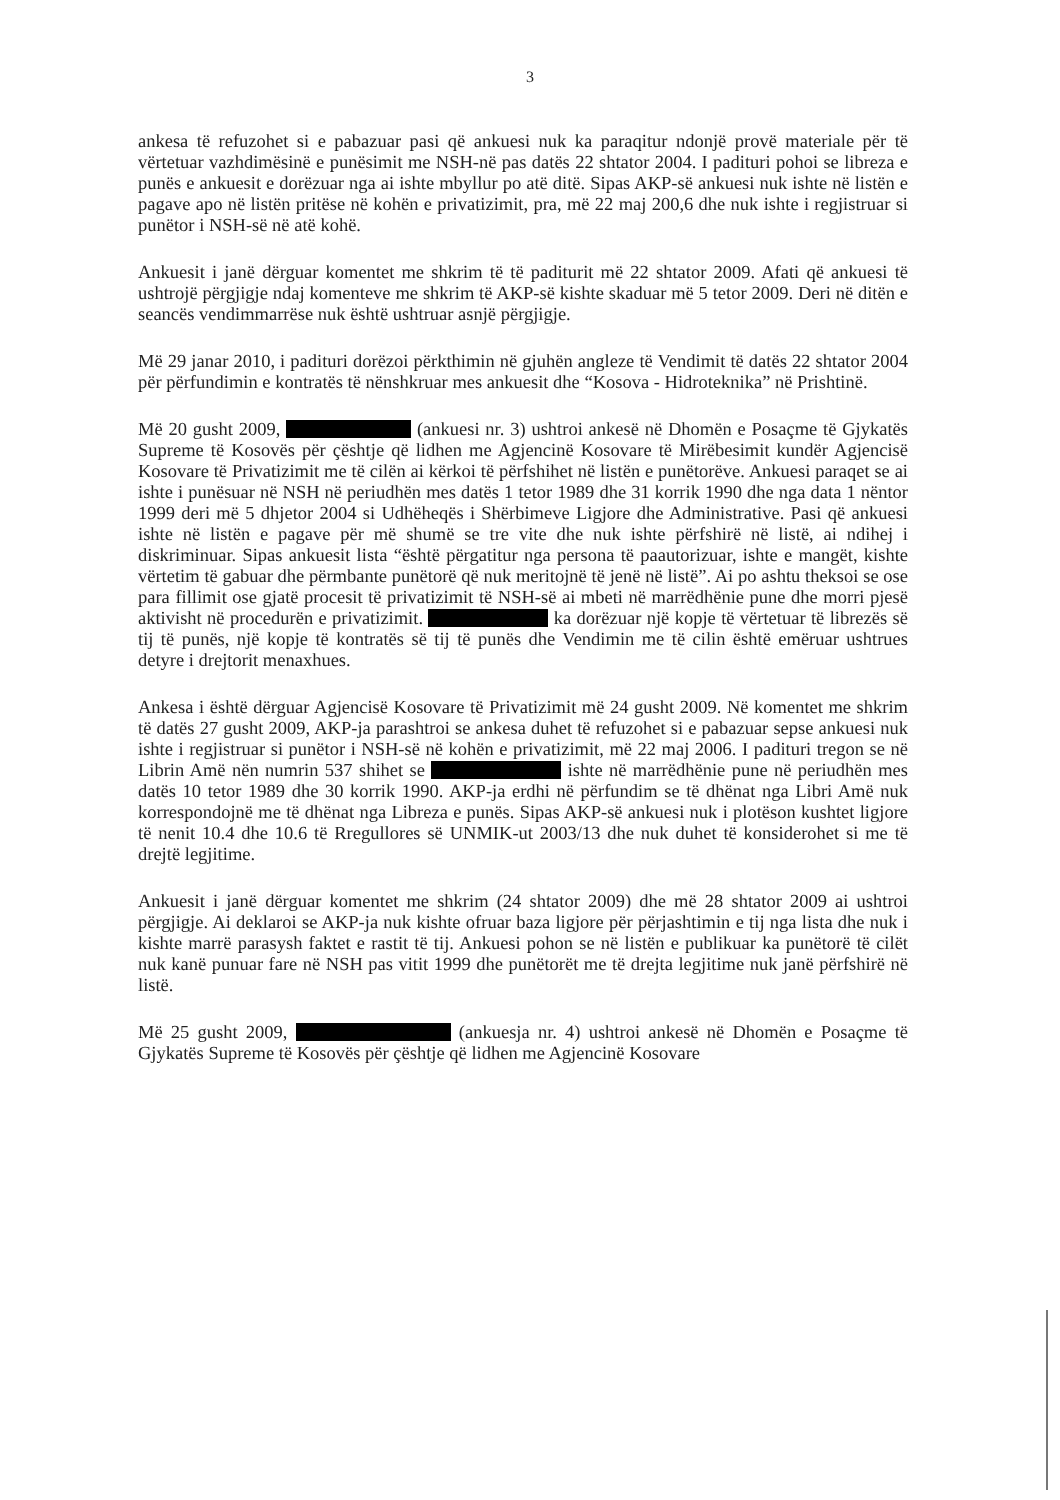3
ankesa të refuzohet si e pabazuar pasi që ankuesi nuk ka paraqitur ndonjë provë materiale për të vërtetuar vazhdimësinë e punësimit me NSH-në pas datës 22 shtator 2004. I padituri pohoi se libreza e punës e ankuesit e dorëzuar nga ai ishte mbyllur po atë ditë. Sipas AKP-së ankuesi nuk ishte në listën e pagave apo në listën pritëse në kohën e privatizimit, pra, më 22 maj 200,6 dhe nuk ishte i regjistruar si punëtor i NSH-së në atë kohë.
Ankuesit i janë dërguar komentet me shkrim të të paditurit më 22 shtator 2009. Afati që ankuesi të ushtrojë përgjigje ndaj komenteve me shkrim të AKP-së kishte skaduar më 5 tetor 2009. Deri në ditën e seancës vendimmarrëse nuk është ushtruar asnjë përgjigje.
Më 29 janar 2010, i padituri dorëzoi përkthimin në gjuhën angleze të Vendimit të datës 22 shtator 2004 për përfundimin e kontratës të nënshkruar mes ankuesit dhe “Kosova - Hidroteknika” në Prishtinë.
Më 20 gusht 2009, (ankuesi nr. 3) ushtroi ankesë në Dhomën e Posaçme të Gjykatës Supreme të Kosovës për çështje që lidhen me Agjencinë Kosovare të Mirëbesimit kundër Agjencisë Kosovare të Privatizimit me të cilën ai kërkoi të përfshihet në listën e punëtorëve. Ankuesi paraqet se ai ishte i punësuar në NSH në periudhën mes datës 1 tetor 1989 dhe 31 korrik 1990 dhe nga data 1 nëntor 1999 deri më 5 dhjetor 2004 si Udhëheqës i Shërbimeve Ligjore dhe Administrative. Pasi që ankuesi ishte në listën e pagave për më shumë se tre vite dhe nuk ishte përfshirë në listë, ai ndihej i diskriminuar. Sipas ankuesit lista “është përgatitur nga persona të paautorizuar, ishte e mangët, kishte vërtetim të gabuar dhe përmbante punëtorë që nuk meritojnë të jenë në listë”. Ai po ashtu theksoi se ose para fillimit ose gjatë procesit të privatizimit të NSH-së ai mbeti në marrëdhënie pune dhe morri pjesë aktivisht në procedurën e privatizimit. ka dorëzuar një kopje të vërtetuar të librezës së tij të punës, një kopje të kontratës së tij të punës dhe Vendimin me të cilin është emëruar ushtrues detyre i drejtorit menaxhues.
Ankesa i është dërguar Agjencisë Kosovare të Privatizimit më 24 gusht 2009. Në komentet me shkrim të datës 27 gusht 2009, AKP-ja parashtroi se ankesa duhet të refuzohet si e pabazuar sepse ankuesi nuk ishte i regjistruar si punëtor i NSH-së në kohën e privatizimit, më 22 maj 2006. I padituri tregon se në Librin Amë nën numrin 537 shihet se ishte në marrëdhënie pune në periudhën mes datës 10 tetor 1989 dhe 30 korrik 1990. AKP-ja erdhi në përfundim se të dhënat nga Libri Amë nuk korrespondojnë me të dhënat nga Libreza e punës. Sipas AKP-së ankuesi nuk i plotëson kushtet ligjore të nenit 10.4 dhe 10.6 të Rregullores së UNMIK-ut 2003/13 dhe nuk duhet të konsiderohet si me të drejtë legjitime.
Ankuesit i janë dërguar komentet me shkrim (24 shtator 2009) dhe më 28 shtator 2009 ai ushtroi përgjigje. Ai deklaroi se AKP-ja nuk kishte ofruar baza ligjore për përjashtimin e tij nga lista dhe nuk i kishte marrë parasysh faktet e rastit të tij. Ankuesi pohon se në listën e publikuar ka punëtorë të cilët nuk kanë punuar fare në NSH pas vitit 1999 dhe punëtorët me të drejta legjitime nuk janë përfshirë në listë.
Më 25 gusht 2009, (ankuesja nr. 4) ushtroi ankesë në Dhomën e Posaçme të Gjykatës Supreme të Kosovës për çështje që lidhen me Agjencinë Kosovare